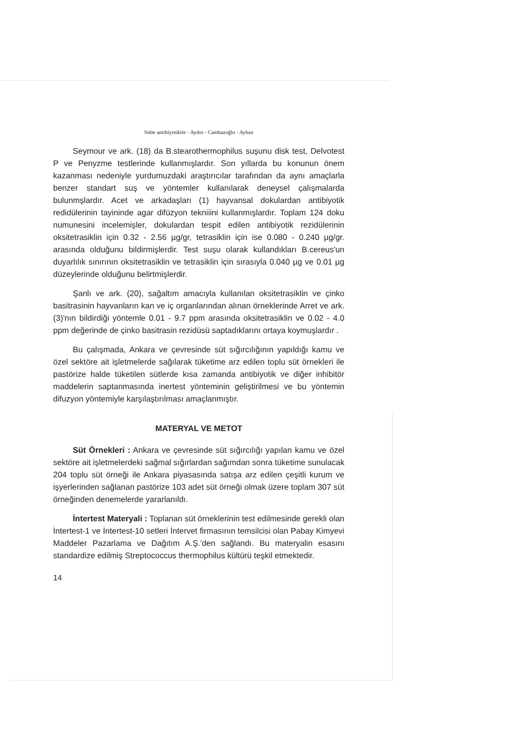Sütte antibiyotikler - Aydın - Cambazoğlu - Ayhan
Seymour ve ark. (18) da B.stearothermophilus suşunu disk test, Delvotest P ve Penyzme testlerinde kullanmışlardır. Son yıllarda bu konunun önem kazanması nedeniyle yurdumuzdaki araştırıcılar tarafından da aynı amaçlarla benzer standart suş ve yöntemler kullanılarak deneysel çalışmalarda bulunmşlardır. Acet ve arkadaşları (1) hayvansal dokulardan antibiyotik redidülerinin tayininde agar difüzyon tekniiini kullanmışlardır. Toplam 124 doku numunesini incelemişler, dokulardan tespit edilen antibiyotik rezidülerinin oksitetrasiklin için 0.32 - 2.56 µg/gr, tetrasiklin için ise 0.080 - 0.240 µg/gr. arasında olduğunu bildirmişlerdir. Test suşu olarak kullandıkları B.cereus'un duyarlılık sınırının oksitetrasiklin ve tetrasiklin için sırasıyla 0.040 µg ve 0.01 µg düzeylerinde olduğunu belirtmişlerdir.
Şanlı ve ark. (20), sağaltım amacıyla kullanılan oksitetrasiklin ve çinko basitrasinin hayvanların kan ve iç organlarından alınan örneklerinde Arret ve ark. (3)'nın bildirdiği yöntemle 0.01 - 9.7 ppm arasında oksitetrasiklin ve 0.02 - 4.0 ppm değerinde de çinko basitrasin rezidüsü saptadıklarını ortaya koymuşlardır .
Bu çalışmada, Ankara ve çevresinde süt sığırcılığının yapıldığı kamu ve özel sektöre ait işletmelerde sağılarak tüketime arz edilen toplu süt örnekleri ile pastörize halde tüketilen sütlerde kısa zamanda antibiyotik ve diğer inhibitör maddelerin saptanmasında inertest yönteminin geliştirilmesi ve bu yöntemin difuzyon yöntemiyle karşılaştırılması amaçlanmıştır.
MATERYAL VE METOT
Süt Örnekleri : Ankara ve çevresinde süt sığırcılığı yapılan kamu ve özel sektöre ait işletmelerdeki sağmal sığırlardan sağımdan sonra tüketime sunulacak 204 toplu süt örneği ile Ankara piyasasında satışa arz edilen çeşitli kurum ve işyerlerinden sağlanan pastörize 103 adet süt örneği olmak üzere toplam 307 süt örneğinden denemelerde yararlanıldı.
İntertest Materyali : Toplanan süt örneklerinin test edilmesinde gerekli olan İntertest-1 ve İntertest-10 setleri İntervet firmasının temsilcisi olan Pabay Kimyevi Maddeler Pazarlama ve Dağıtım A.Ş.'den sağlandı. Bu materyalin esasını standardize edilmiş Streptococcus thermophilus kültürü teşkil etmektedir.
14